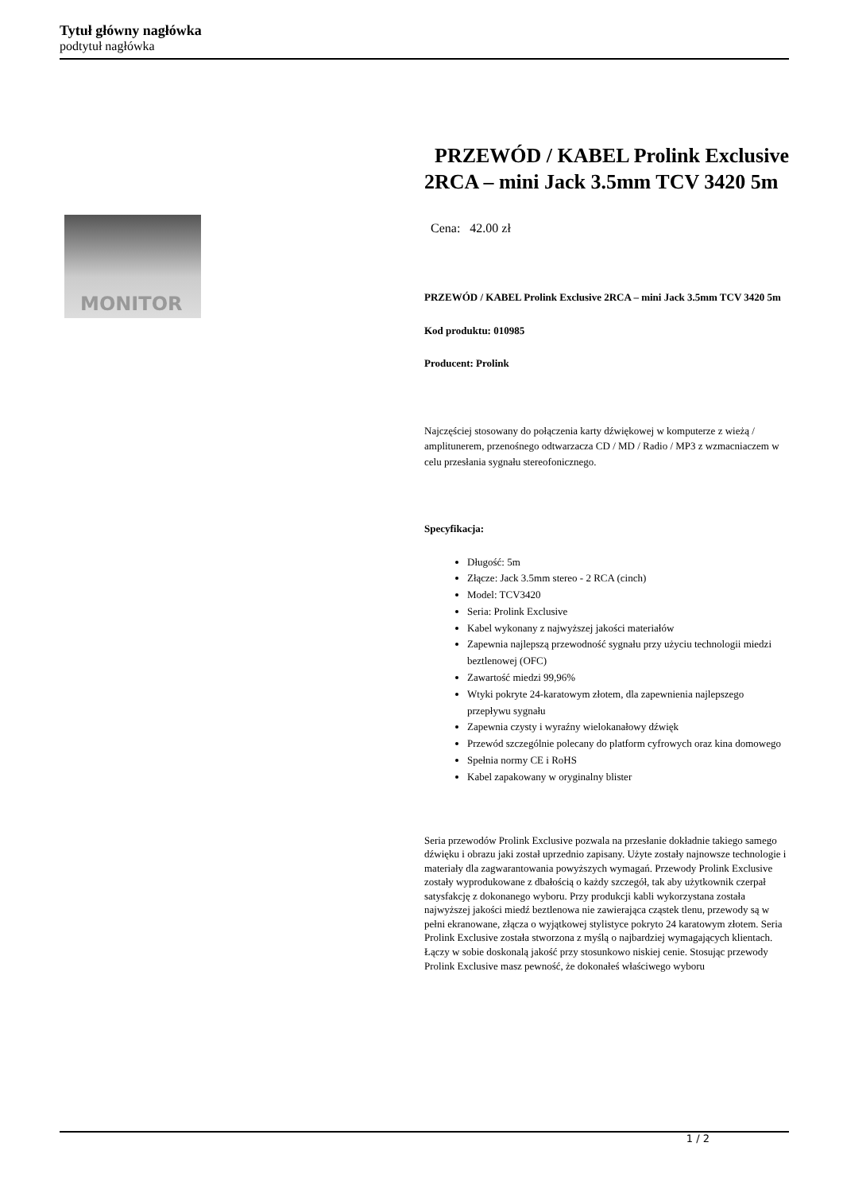Tytuł główny nagłówka
podtytuł nagłówka
MONITOR
PRZEWÓD / KABEL Prolink Exclusive 2RCA – mini Jack 3.5mm TCV 3420 5m
Cena: 42.00 zł
PRZEWÓD / KABEL Prolink Exclusive 2RCA – mini Jack 3.5mm TCV 3420 5m
Kod produktu: 010985
Producent: Prolink
Najczęściej stosowany do połączenia karty dźwiękowej w komputerze z wieżą / amplitunerem, przenośnego odtwarzacza CD / MD / Radio / MP3 z wzmacniaczem w celu przesłania sygnału stereofonicznego.
Specyfikacja:
Długość: 5m
Złącze: Jack 3.5mm stereo - 2 RCA (cinch)
Model: TCV3420
Seria: Prolink Exclusive
Kabel wykonany z najwyższej jakości materiałów
Zapewnia najlepszą przewodność sygnału przy użyciu technologii miedzi beztlenowej (OFC)
Zawartość miedzi 99,96%
Wtyki pokryte 24-karatowym złotem, dla zapewnienia najlepszego przepływu sygnału
Zapewnia czysty i wyraźny wielokanałowy dźwięk
Przewód szczególnie polecany do platform cyfrowych oraz kina domowego
Spełnia normy CE i RoHS
Kabel zapakowany w oryginalny blister
Seria przewodów Prolink Exclusive pozwala na przesłanie dokładnie takiego samego dźwięku i obrazu jaki został uprzednio zapisany. Użyte zostały najnowsze technologie i materiały dla zagwarantowania powyższych wymagań. Przewody Prolink Exclusive zostały wyprodukowane z dbałością o każdy szczegół, tak aby użytkownik czerpał satysfakcję z dokonanego wyboru. Przy produkcji kabli wykorzystana została najwyższej jakości miedź beztlenowa nie zawierająca cząstek tlenu, przewody są w pełni ekranowane, złącza o wyjątkowej stylistyce pokryto 24 karatowym złotem. Seria Prolink Exclusive została stworzona z myślą o najbardziej wymagających klientach. Łączy w sobie doskonalą jakość przy stosunkowo niskiej cenie. Stosując przewody Prolink Exclusive masz pewność, że dokonałeś właściwego wyboru
1 / 2